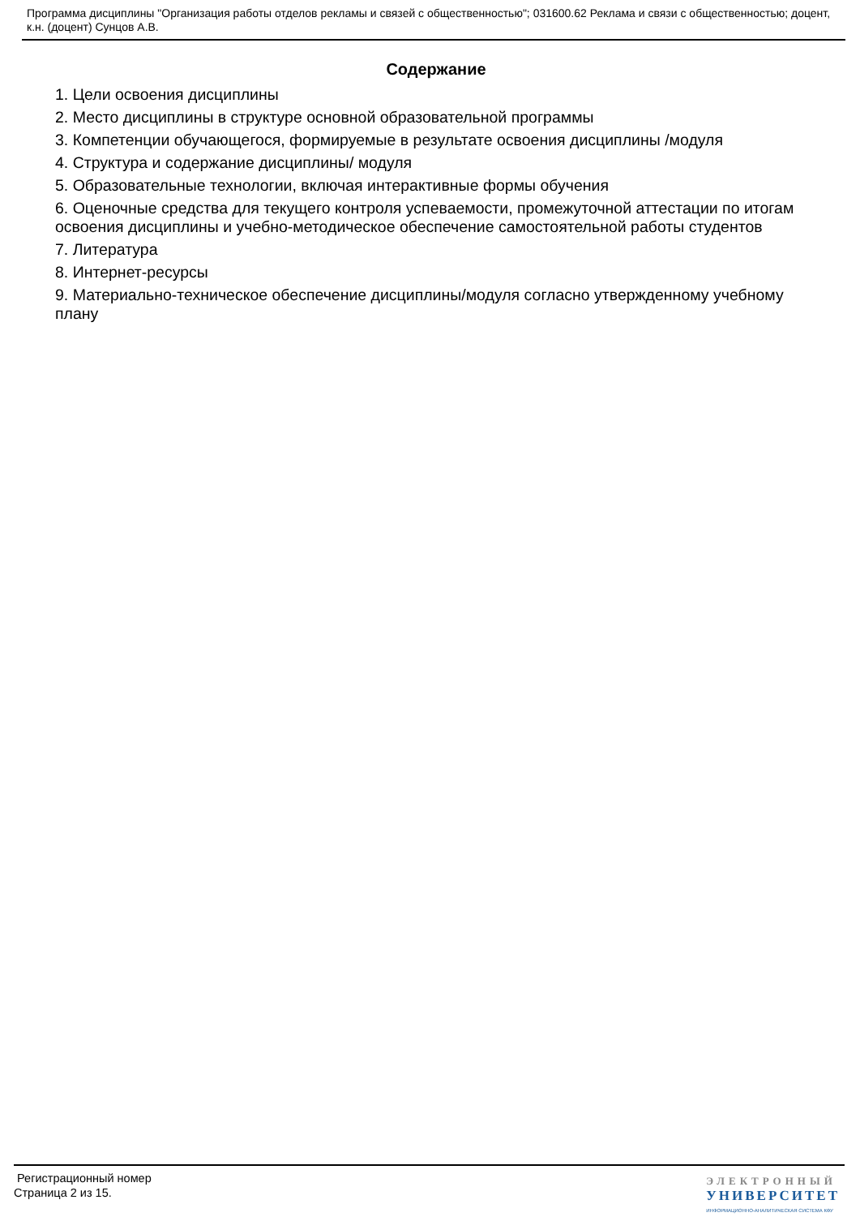Программа дисциплины "Организация работы отделов рекламы и связей с общественностью"; 031600.62 Реклама и связи с общественностью; доцент, к.н. (доцент) Сунцов А.В.
Содержание
1. Цели освоения дисциплины
2. Место дисциплины в структуре основной образовательной программы
3. Компетенции обучающегося, формируемые в результате освоения дисциплины /модуля
4. Структура и содержание дисциплины/ модуля
5. Образовательные технологии, включая интерактивные формы обучения
6. Оценочные средства для текущего контроля успеваемости, промежуточной аттестации по итогам освоения дисциплины и учебно-методическое обеспечение самостоятельной работы студентов
7. Литература
8. Интернет-ресурсы
9. Материально-техническое обеспечение дисциплины/модуля согласно утвержденному учебному плану
Регистрационный номер
Страница 2 из 15.
ЭЛЕКТРОННЫЙ
УНИВЕРСИТЕТ
ИНФОРМАЦИОННО-АНАЛИТИЧЕСКАЯ СИСТЕМА КФУ